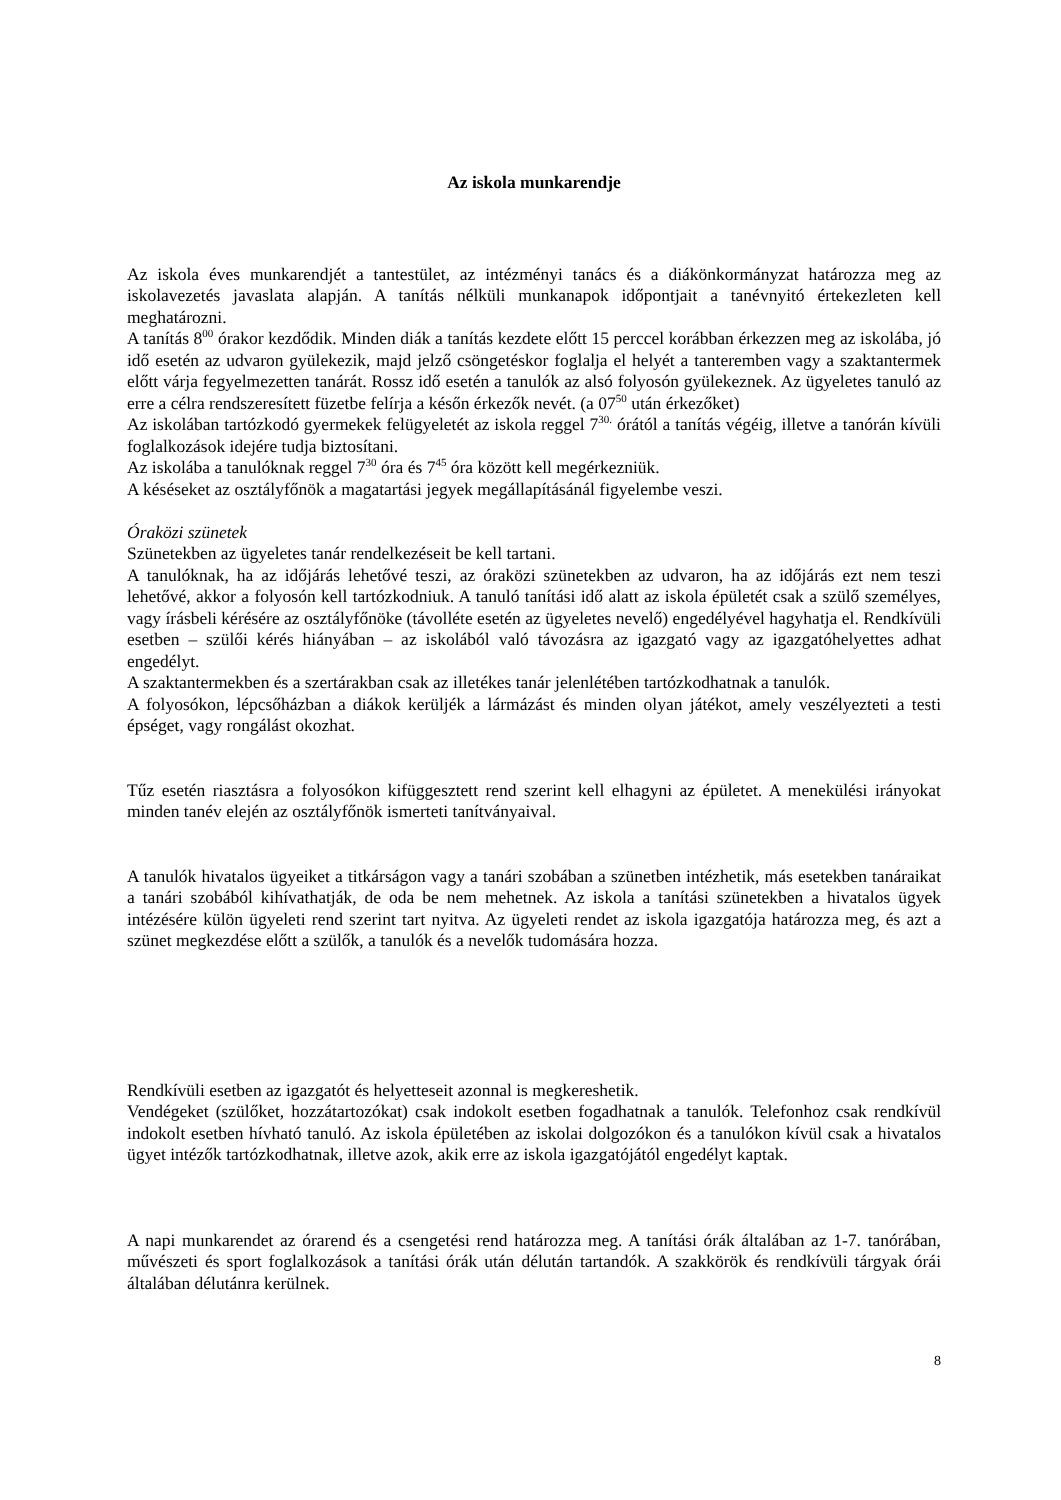Az iskola munkarendje
Az iskola éves munkarendjét a tantestület, az intézményi tanács és a diákönkormányzat határozza meg az iskolavezetés javaslata alapján. A tanítás nélküli munkanapok időpontjait a tanévnyitó értekezleten kell meghatározni.
A tanítás 8<sup>00</sup> órakor kezdődik. Minden diák a tanítás kezdete előtt 15 perccel korábban érkezzen meg az iskolába, jó idő esetén az udvaron gyülekezik, majd jelző csöngetéskor foglalja el helyét a tanteremben vagy a szaktantermek előtt várja fegyelmezetten tanárát. Rossz idő esetén a tanulók az alsó folyosón gyülekeznek. Az ügyeletes tanuló az erre a célra rendszeresített füzetbe felírja a későn érkezők nevét. (a 07<sup>50</sup> után érkezőket)
Az iskolában tartózkodó gyermekek felügyeletét az iskola reggel 7<sup>30.</sup> órától a tanítás végéig, illetve a tanórán kívüli foglalkozások idejére tudja biztosítani.
Az iskolába a tanulóknak reggel 7<sup>30</sup> óra és 7<sup>45</sup> óra között kell megérkezniük.
A késéseket az osztályfőnök a magatartási jegyek megállapításánál figyelembe veszi.
Óraközi szünetek
Szünetekben az ügyeletes tanár rendelkezéseit be kell tartani.
A tanulóknak, ha az időjárás lehetővé teszi, az óraközi szünetekben az udvaron, ha az időjárás ezt nem teszi lehetővé, akkor a folyosón kell tartózkodniuk. A tanuló tanítási idő alatt az iskola épületét csak a szülő személyes, vagy írásbeli kérésére az osztályfőnöke (távolléte esetén az ügyeletes nevelő) engedélyével hagyhatja el. Rendkívüli esetben – szülői kérés hiányában – az iskolából való távozásra az igazgató vagy az igazgatóhelyettes adhat engedélyt.
A szaktantermekben és a szertárakban csak az illetékes tanár jelenlétében tartózkodhatnak a tanulók.
A folyosókon, lépcsőházban a diákok kerüljék a lármázást és minden olyan játékot, amely veszélyezteti a testi épséget, vagy rongálást okozhat.
Tűz esetén riasztásra a folyosókon kifüggesztett rend szerint kell elhagyni az épületet. A menekülési irányokat minden tanév elején az osztályfőnök ismerteti tanítványaival.
A tanulók hivatalos ügyeiket a titkárságon vagy a tanári szobában a szünetben intézhetik, más esetekben tanáraikat a tanári szobából kihívathatják, de oda be nem mehetnek. Az iskola a tanítási szünetekben a hivatalos ügyek intézésére külön ügyeleti rend szerint tart nyitva. Az ügyeleti rendet az iskola igazgatója határozza meg, és azt a szünet megkezdése előtt a szülők, a tanulók és a nevelők tudomására hozza.
Rendkívüli esetben az igazgatót és helyetteseit azonnal is megkereshetik.
Vendégeket (szülőket, hozzátartozókat) csak indokolt esetben fogadhatnak a tanulók. Telefonhoz csak rendkívül indokolt esetben hívható tanuló. Az iskola épületében az iskolai dolgozókon és a tanulókon kívül csak a hivatalos ügyet intézők tartózkodhatnak, illetve azok, akik erre az iskola igazgatójától engedélyt kaptak.
A napi munkarendet az órarend és a csengetési rend határozza meg. A tanítási órák általában az 1-7. tanórában, művészeti és sport foglalkozások a tanítási órák után délután tartandók. A szakkörök és rendkívüli tárgyak órái általában délutánra kerülnek.
8